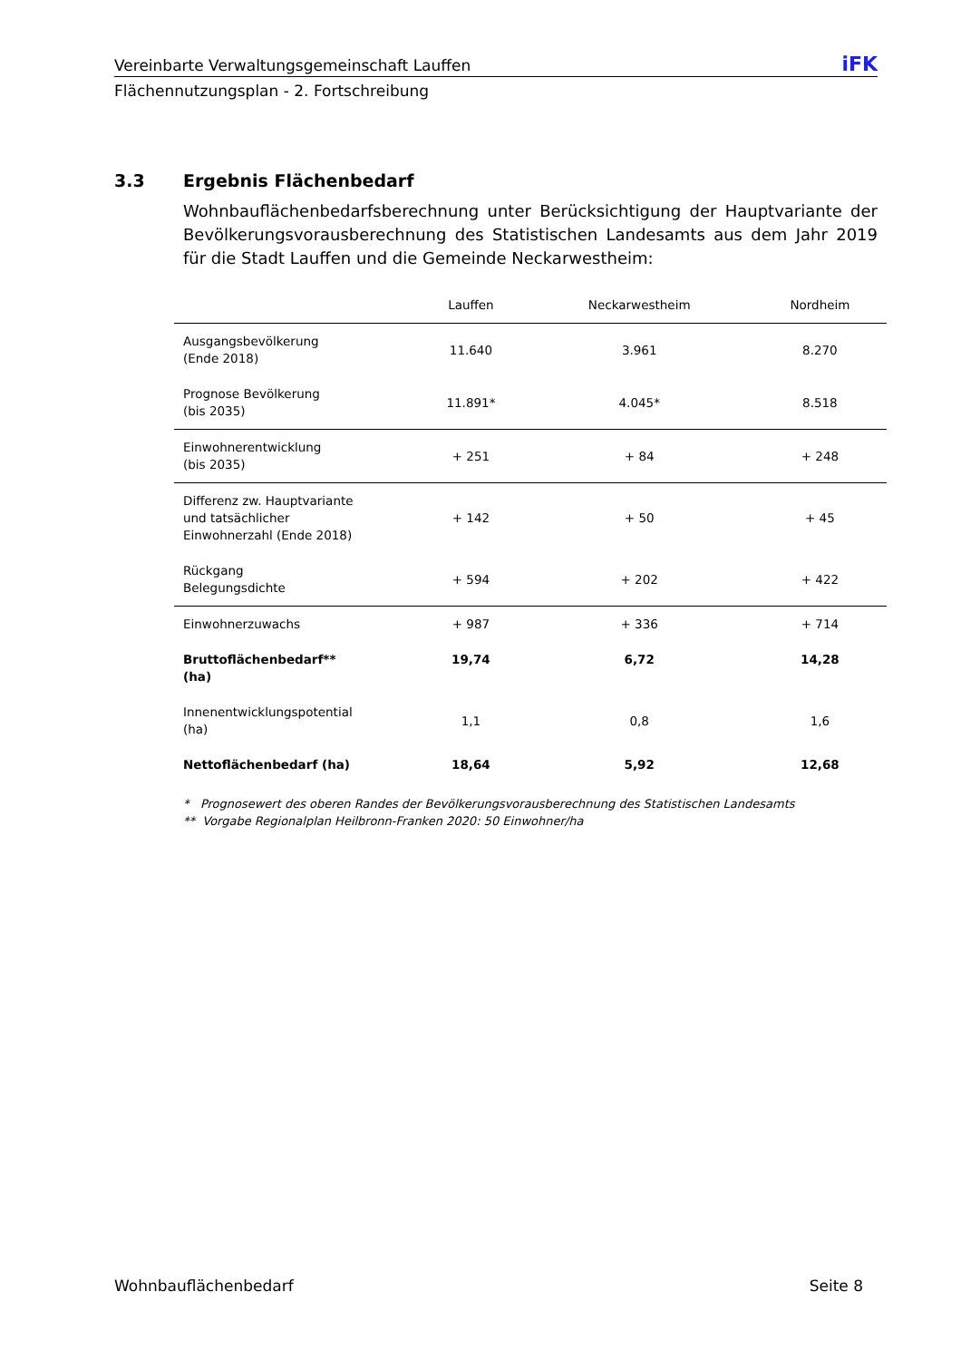Vereinbarte Verwaltungsgemeinschaft Lauffen iFK
Flächennutzungsplan - 2. Fortschreibung
3.3 Ergebnis Flächenbedarf
Wohnbauflächenbedarfsberechnung unter Berücksichtigung der Hauptvariante der Bevölkerungsvorausberechnung des Statistischen Landesamts aus dem Jahr 2019 für die Stadt Lauffen und die Gemeinde Neckarwestheim:
| | Lauffen | Neckarwestheim | Nordheim |
| --- | --- | --- | --- |
| Ausgangsbevölkerung (Ende 2018) | 11.640 | 3.961 | 8.270 |
| Prognose Bevölkerung (bis 2035) | 11.891* | 4.045* | 8.518 |
| Einwohnerentwicklung (bis 2035) | + 251 | + 84 | + 248 |
| Differenz zw. Hauptvariante und tatsächlicher Einwohnerzahl (Ende 2018) | + 142 | + 50 | + 45 |
| Rückgang Belegungsdichte | + 594 | + 202 | + 422 |
| Einwohnerzuwachs | + 987 | + 336 | + 714 |
| Bruttoflächenbedarf** (ha) | 19,74 | 6,72 | 14,28 |
| Innenentwicklungspotential (ha) | 1,1 | 0,8 | 1,6 |
| Nettoflächenbedarf (ha) | 18,64 | 5,92 | 12,68 |
* Prognosewert des oberen Randes der Bevölkerungsvorausberechnung des Statistischen Landesamts
** Vorgabe Regionalplan Heilbronn-Franken 2020: 50 Einwohner/ha
Wohnbauflächenbedarf Seite 8